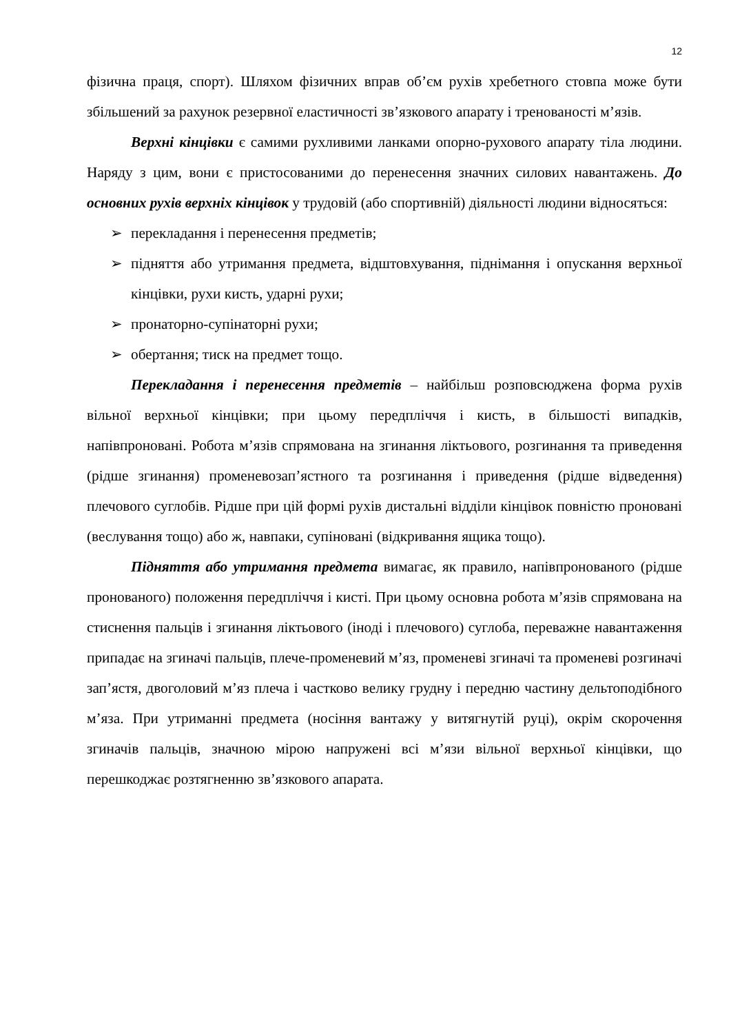12
фізична праця, спорт). Шляхом фізичних вправ об’єм рухів хребетного стовпа може бути збільшений за рахунок резервної еластичності зв’язкового апарату і тренованості м’язів.
Верхні кінцівки є самими рухливими ланками опорно-рухового апарату тіла людини. Наряду з цим, вони є пристосованими до перенесення значних силових навантажень. До основних рухів верхніх кінцівок у трудовій (або спортивній) діяльності людини відносяться:
➢ перекладання і перенесення предметів;
➢ підняття або утримання предмета, відштовхування, піднімання і опускання верхньої кінцівки, рухи кисть, ударні рухи;
➢ пронаторно-супінаторні рухи;
➢ обертання; тиск на предмет тощо.
Перекладання і перенесення предметів – найбільш розповсюджена форма рухів вільної верхньої кінцівки; при цьому передпліччя і кисть, в більшості випадків, напівпроновані. Робота м’язів спрямована на згинання ліктьового, розгинання та приведення (рідше згинання) променевозап’ястного та розгинання і приведення (рідше відведення) плечового суглобів. Рідше при цій формі рухів дистальні відділи кінцівок повністю проновані (веслування тощо) або ж, навпаки, супіновані (відкривання ящика тощо).
Підняття або утримання предмета вимагає, як правило, напівпронованого (рідше пронованого) положення передпліччя і кисті. При цьому основна робота м’язів спрямована на стиснення пальців і згинання ліктьового (іноді і плечового) суглоба, переважне навантаження припадає на згиначі пальців, плече-променевий м’яз, променеві згиначі та променеві розгиначі зап’ястя, двоголовий м’яз плеча і частково велику грудну і передню частину дельтоподібного м’яза. При утриманні предмета (носіння вантажу у витягнутій руці), окрім скорочення згиначів пальців, значною мірою напружені всі м’язи вільної верхньої кінцівки, що перешкоджає розтягненню зв’язкового апарата.